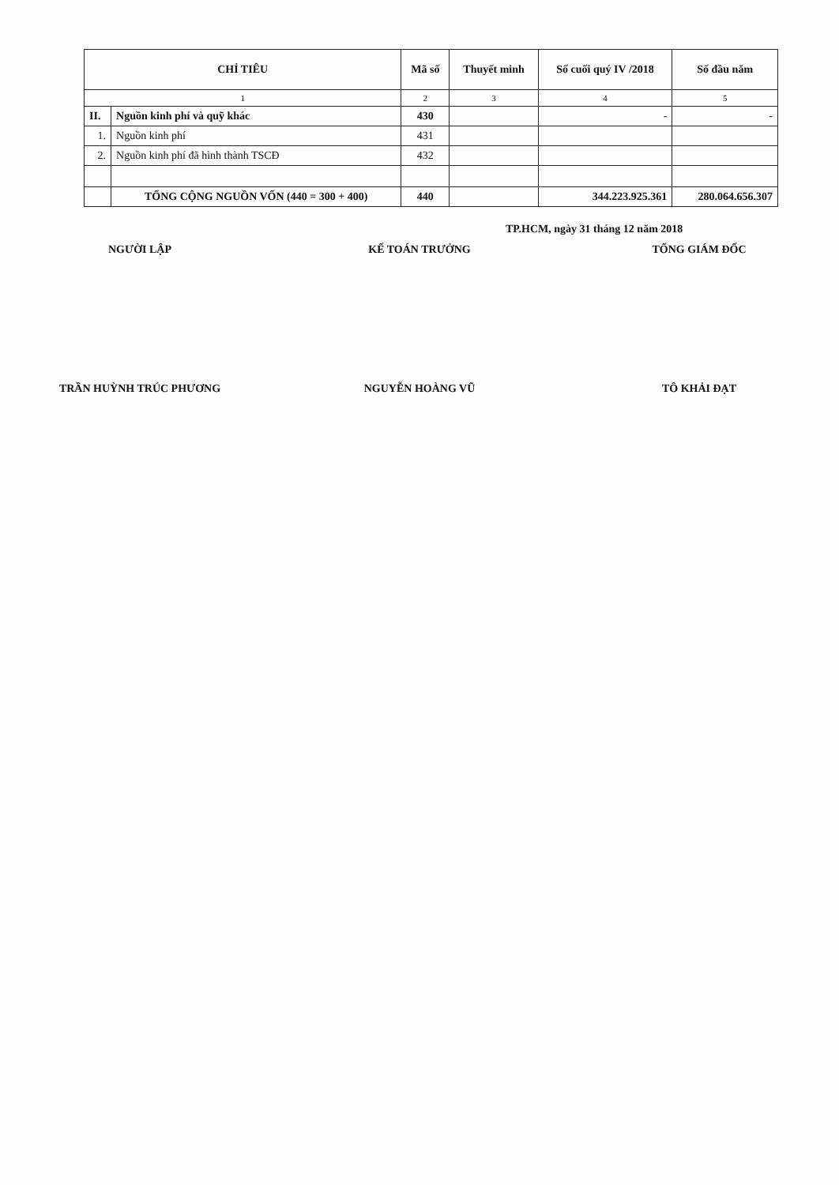| CHỈ TIÊU | | Mã số | Thuyết minh | Số cuối quý IV /2018 | Số đầu năm |
| --- | --- | --- | --- | --- | --- |
| 1 | | 2 | 3 | 4 | 5 |
| II. | Nguồn kinh phí và quỹ khác | 430 | | - | - |
| 1. | Nguồn kinh phí | 431 | | | |
| 2. | Nguồn kinh phí đã hình thành TSCĐ | 432 | | | |
| | TỔNG CỘNG NGUỒN VỐN (440 = 300 + 400) | 440 | | 344.223.925.361 | 280.064.656.307 |
TP.HCM, ngày 31 tháng 12 năm 2018
NGƯỜI LẬP KẾ TOÁN TRƯỞNG TỔNG GIÁM ĐỐC
TRẦN HUỲNH TRÚC PHƯƠNG NGUYỄN HOÀNG VŨ TÔ KHẢI ĐẠT